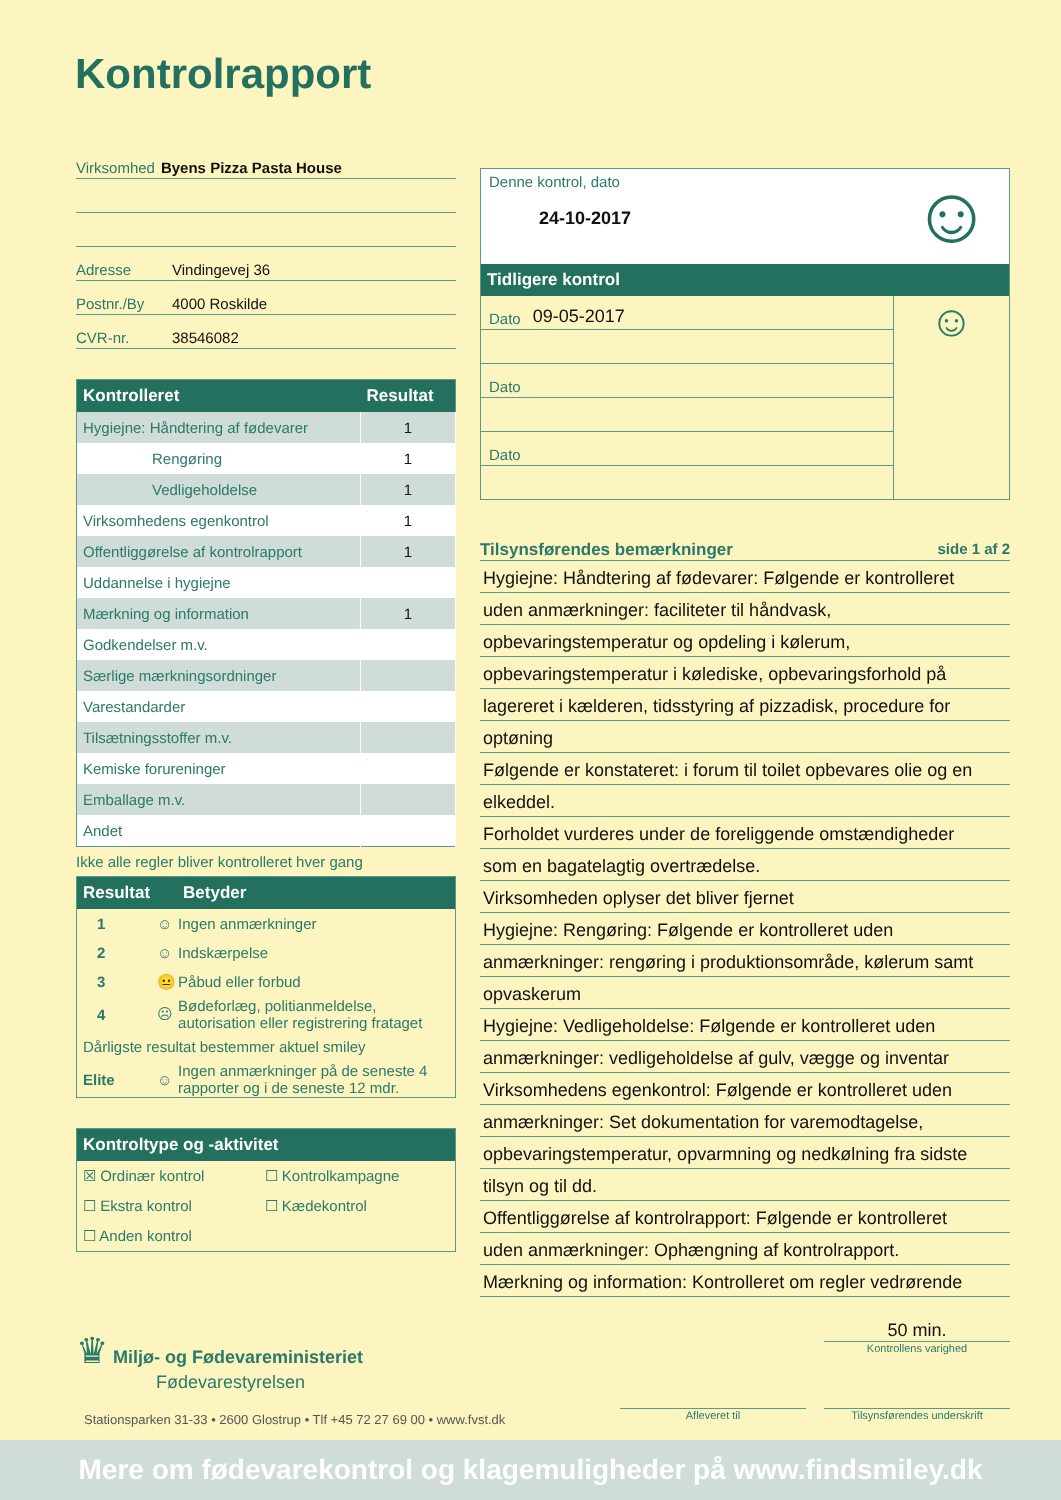Kontrolrapport
Virksomhed Byens Pizza Pasta House
Adresse Vindingevej 36
Postnr./By 4000 Roskilde
CVR-nr. 38546082
| Kontrolleret | Resultat |
| --- | --- |
| Hygiejne: Håndtering af fødevarer | 1 |
| Rengøring | 1 |
| Vedligeholdelse | 1 |
| Virksomhedens egenkontrol | 1 |
| Offentliggørelse af kontrolrapport | 1 |
| Uddannelse i hygiejne | |
| Mærkning og information | 1 |
| Godkendelser m.v. | |
| Særlige mærkningsordninger | |
| Varestandarder | |
| Tilsætningsstoffer m.v. | |
| Kemiske forureninger | |
| Emballage m.v. | |
| Andet | |
Ikke alle regler bliver kontrolleret hver gang
| Resultat | | Betyder |
| --- | --- | --- |
| 1 | ☺ | Ingen anmærkninger |
| 2 | ☺ | Indskærpelse |
| 3 | 😐 | Påbud eller forbud |
| 4 | ☹ | Bødeforlæg, politianmeldelse, autorisation eller registrering frataget |
| Dårligste resultat bestemmer aktuel smiley | | |
| Elite | ☺ | Ingen anmærkninger på de seneste 4 rapporter og i de seneste 12 mdr. |
Kontroltype og -aktivitet
| ☒ Ordinær kontrol | ☐ Kontrolkampagne |
| ☐ Ekstra kontrol | ☐ Kædekontrol |
| ☐ Anden kontrol | |
Denne kontrol, dato
24-10-2017
☺
Tidligere kontrol
Dato 09-05-2017
Dato
Dato
☺
Tilsynsførendes bemærkninger side 1 af 2
Hygiejne: Håndtering af fødevarer: Følgende er kontrolleret
uden anmærkninger: faciliteter til håndvask,
opbevaringstemperatur og opdeling i kølerum,
opbevaringstemperatur i kølediske, opbevaringsforhold på
lagereret i kælderen, tidsstyring af pizzadisk, procedure for
optøning
Følgende er konstateret: i forum til toilet opbevares olie og en
elkeddel.
Forholdet vurderes under de foreliggende omstændigheder
som en bagatelagtig overtrædelse.
Virksomheden oplyser det bliver fjernet
Hygiejne: Rengøring: Følgende er kontrolleret uden
anmærkninger: rengøring i produktionsområde, kølerum samt
opvaskerum
Hygiejne: Vedligeholdelse: Følgende er kontrolleret uden
anmærkninger: vedligeholdelse af gulv, vægge og inventar
Virksomhedens egenkontrol: Følgende er kontrolleret uden
anmærkninger: Set dokumentation for varemodtagelse,
opbevaringstemperatur, opvarmning og nedkølning fra sidste
tilsyn og til dd.
Offentliggørelse af kontrolrapport: Følgende er kontrolleret
uden anmærkninger: Ophængning af kontrolrapport.
Mærkning og information: Kontrolleret om regler vedrørende
♛ Miljø- og Fødevareministeriet
Fødevarestyrelsen
50 min.
Kontrollens varighed
Stationsparken 31-33 • 2600 Glostrup • Tlf +45 72 27 69 00 • www.fvst.dk
Afleveret til Tilsynsførendes underskrift
Mere om fødevarekontrol og klagemuligheder på www.findsmiley.dk